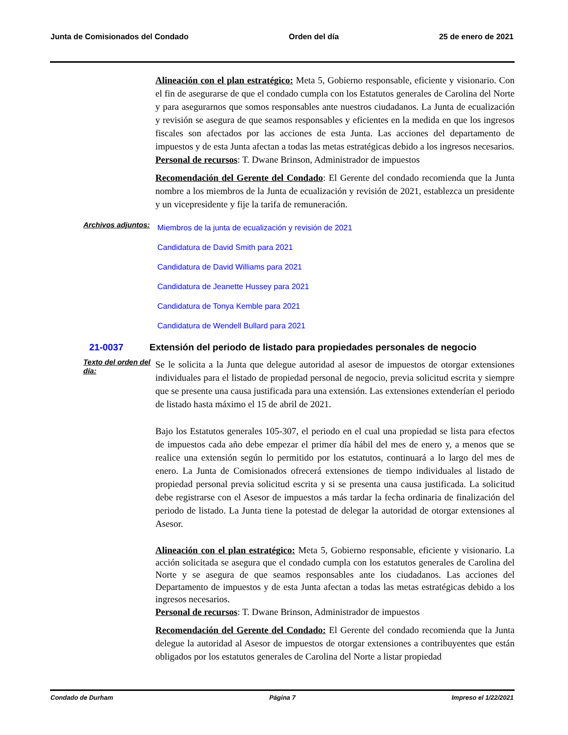Junta de Comisionados del Condado Orden del día 25 de enero de 2021
Alineación con el plan estratégico: Meta 5, Gobierno responsable, eficiente y visionario. Con el fin de asegurarse de que el condado cumpla con los Estatutos generales de Carolina del Norte y para asegurarnos que somos responsables ante nuestros ciudadanos. La Junta de ecualización y revisión se asegura de que seamos responsables y eficientes en la medida en que los ingresos fiscales son afectados por las acciones de esta Junta. Las acciones del departamento de impuestos y de esta Junta afectan a todas las metas estratégicas debido a los ingresos necesarios.
Personal de recursos: T. Dwane Brinson, Administrador de impuestos
Recomendación del Gerente del Condado: El Gerente del condado recomienda que la Junta nombre a los miembros de la Junta de ecualización y revisión de 2021, establezca un presidente y un vicepresidente y fije la tarifa de remuneración.
Archivos adjuntos:
Miembros de la junta de ecualización y revisión de 2021
Candidatura de David Smith para 2021
Candidatura de David Williams para 2021
Candidatura de Jeanette Hussey para 2021
Candidatura de Tonya Kemble para 2021
Candidatura de Wendell Bullard para 2021
21-0037 Extensión del periodo de listado para propiedades personales de negocio
Texto del orden del día:
Se le solicita a la Junta que delegue autoridad al asesor de impuestos de otorgar extensiones individuales para el listado de propiedad personal de negocio, previa solicitud escrita y siempre que se presente una causa justificada para una extensión. Las extensiones extenderían el periodo de listado hasta máximo el 15 de abril de 2021.
Bajo los Estatutos generales 105-307, el periodo en el cual una propiedad se lista para efectos de impuestos cada año debe empezar el primer día hábil del mes de enero y, a menos que se realice una extensión según lo permitido por los estatutos, continuará a lo largo del mes de enero. La Junta de Comisionados ofrecerá extensiones de tiempo individuales al listado de propiedad personal previa solicitud escrita y si se presenta una causa justificada. La solicitud debe registrarse con el Asesor de impuestos a más tardar la fecha ordinaria de finalización del periodo de listado. La Junta tiene la potestad de delegar la autoridad de otorgar extensiones al Asesor.
Alineación con el plan estratégico: Meta 5, Gobierno responsable, eficiente y visionario. La acción solicitada se asegura que el condado cumpla con los estatutos generales de Carolina del Norte y se asegura de que seamos responsables ante los ciudadanos. Las acciones del Departamento de impuestos y de esta Junta afectan a todas las metas estratégicas debido a los ingresos necesarios.
Personal de recursos: T. Dwane Brinson, Administrador de impuestos
Recomendación del Gerente del Condado: El Gerente del condado recomienda que la Junta delegue la autoridad al Asesor de impuestos de otorgar extensiones a contribuyentes que están obligados por los estatutos generales de Carolina del Norte a listar propiedad
Condado de Durham Página 7 Impreso el 1/22/2021